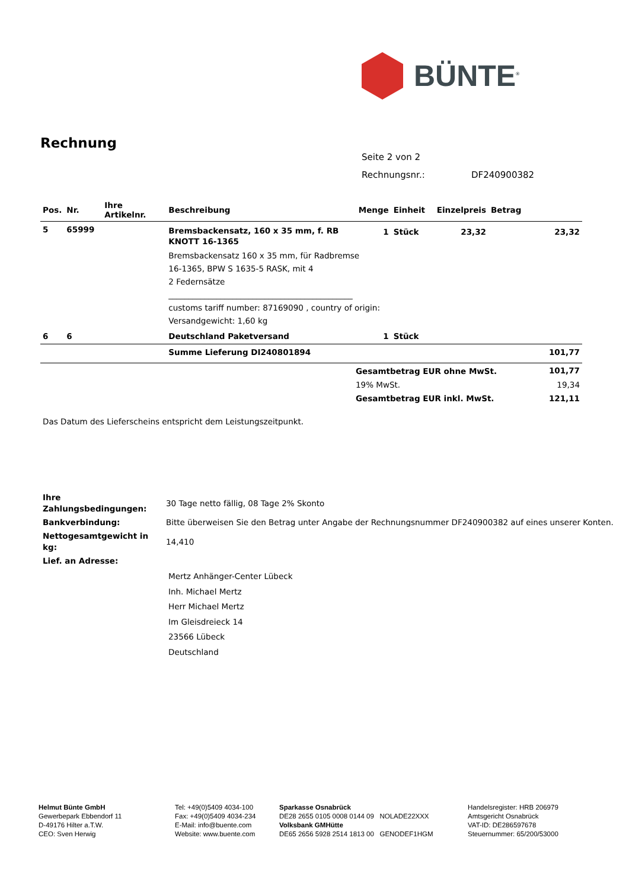BÜNTE<sup>®</sup>
Rechnung
Seite 2 von 2
Rechnungsnr.: DF240900382
| Pos. | Nr. | Ihre Artikelnr. | Beschreibung | Menge | Einheit | Einzelpreis | Betrag |
| --- | --- | --- | --- | --- | --- | --- | --- |
| 5 | 65999 | | Bremsbackensatz, 160 x 35 mm, f. RB KNOTT 16-1365 | 1 | Stück | 23,32 | 23,32 |
| | | | Bremsbackensatz 160 x 35 mm, für Radbremse 16-1365, BPW S 1635-5 RASK, mit 4 2 Federnsätze ______________________________________________ customs tariff number: 87169090 , country of origin: Versandgewicht: 1,60 kg | | | | |
| 6 | 6 | | Deutschland Paketversand | 1 | Stück | | |
| | | | Summe Lieferung DI240801894 | | | | 101,77 |
| | Gesamtbetrag EUR ohne MwSt. | 101,77 |
| | 19% MwSt. | 19,34 |
| | Gesamtbetrag EUR inkl. MwSt. | 121,11 |
Das Datum des Lieferscheins entspricht dem Leistungszeitpunkt.
| Ihre Zahlungsbedingungen: | 30 Tage netto fällig, 08 Tage 2% Skonto |
| Bankverbindung: | Bitte überweisen Sie den Betrag unter Angabe der Rechnungsnummer DF240900382 auf eines unserer Konten. |
| Nettogesamtgewicht in kg: | 14,410 |
Lief. an Adresse:
Mertz Anhänger-Center Lübeck
Inh. Michael Mertz
Herr Michael Mertz
Im Gleisdreieck 14
23566 Lübeck
Deutschland
Helmut Bünte GmbH
Gewerbepark Ebbendorf 11
D-49176 Hilter a.T.W.
CEO: Sven Herwig
Tel: +49(0)5409 4034-100
Fax: +49(0)5409 4034-234
E-Mail: info@buente.com
Website: www.buente.com
Sparkasse Osnabrück
DE28 2655 0105 0008 0144 09 NOLADE22XXX
Volksbank GMHütte
DE65 2656 5928 2514 1813 00 GENODEF1HGM
Handelsregister: HRB 206979
Amtsgericht Osnabrück
VAT-ID: DE286597678
Steuernummer: 65/200/53000